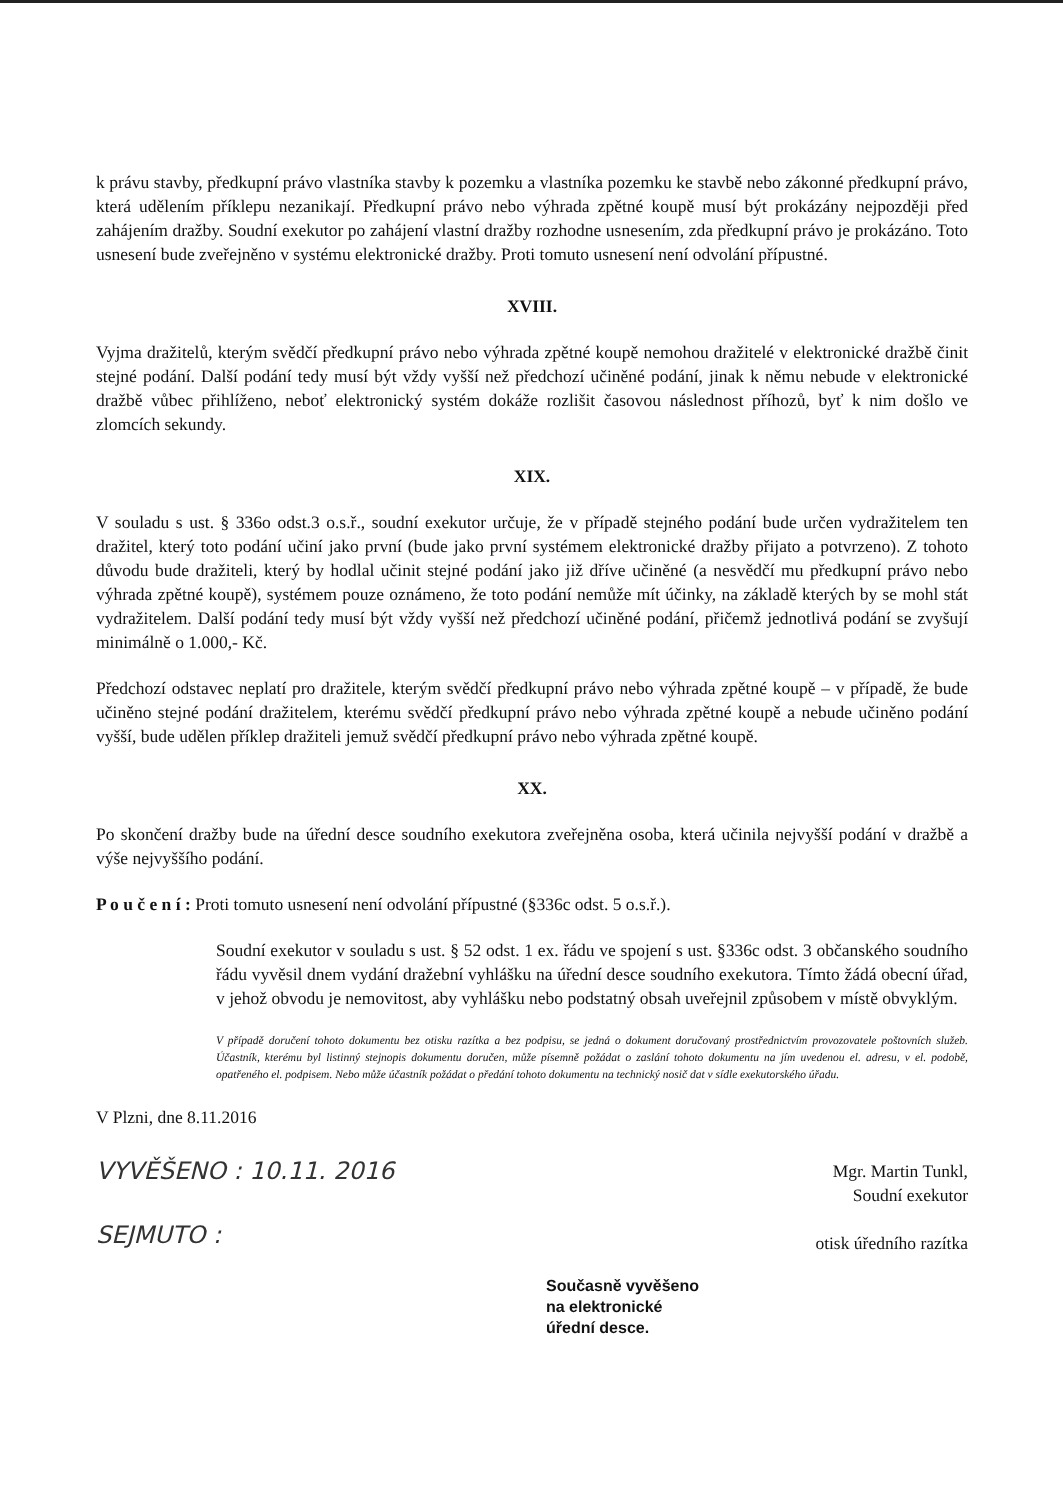k právu stavby, předkupní právo vlastníka stavby k pozemku a vlastníka pozemku ke stavbě nebo zákonné předkupní právo, která udělením příklepu nezanikají. Předkupní právo nebo výhrada zpětné koupě musí být prokázány nejpozději před zahájením dražby. Soudní exekutor po zahájení vlastní dražby rozhodne usnesením, zda předkupní právo je prokázáno. Toto usnesení bude zveřejněno v systému elektronické dražby. Proti tomuto usnesení není odvolání přípustné.
XVIII.
Vyjma dražitelů, kterým svědčí předkupní právo nebo výhrada zpětné koupě nemohou dražitelé v elektronické dražbě činit stejné podání. Další podání tedy musí být vždy vyšší než předchozí učiněné podání, jinak k němu nebude v elektronické dražbě vůbec přihlíženo, neboť elektronický systém dokáže rozlišit časovou následnost příhozů, byť k nim došlo ve zlomcích sekundy.
XIX.
V souladu s ust. § 336o odst.3 o.s.ř., soudní exekutor určuje, že v případě stejného podání bude určen vydražitelem ten dražitel, který toto podání učiní jako první (bude jako první systémem elektronické dražby přijato a potvrzeno). Z tohoto důvodu bude dražiteli, který by hodlal učinit stejné podání jako již dříve učiněné (a nesvědčí mu předkupní právo nebo výhrada zpětné koupě), systémem pouze oznámeno, že toto podání nemůže mít účinky, na základě kterých by se mohl stát vydražitelem. Další podání tedy musí být vždy vyšší než předchozí učiněné podání, přičemž jednotlivá podání se zvyšují minimálně o 1.000,- Kč.
Předchozí odstavec neplatí pro dražitele, kterým svědčí předkupní právo nebo výhrada zpětné koupě – v případě, že bude učiněno stejné podání dražitelem, kterému svědčí předkupní právo nebo výhrada zpětné koupě a nebude učiněno podání vyšší, bude udělen příklep dražiteli jemuž svědčí předkupní právo nebo výhrada zpětné koupě.
XX.
Po skončení dražby bude na úřední desce soudního exekutora zveřejněna osoba, která učinila nejvyšší podání v dražbě a výše nejvyššího podání.
P o u č e n í : Proti tomuto usnesení není odvolání přípustné (§336c odst. 5 o.s.ř.).
Soudní exekutor v souladu s ust. § 52 odst. 1 ex. řádu ve spojení s ust. §336c odst. 3 občanského soudního řádu vyvěsil dnem vydání dražební vyhlášku na úřední desce soudního exekutora. Tímto žádá obecní úřad, v jehož obvodu je nemovitost, aby vyhlášku nebo podstatný obsah uveřejnil způsobem v místě obvyklým.
V případě doručení tohoto dokumentu bez otisku razítka a bez podpisu, se jedná o dokument doručovaný prostřednictvím provozovatele poštovních služeb. Účastník, kterému byl listinný stejnopis dokumentu doručen, může písemně požádat o zaslání tohoto dokumentu na jím uvedenou el. adresu, v el. podobě, opatřeného el. podpisem. Nebo může účastník požádat o předání tohoto dokumentu na technický nosič dat v sídle exekutorského úřadu.
V Plzni, dne 8.11.2016
VYVĚŠENO : 10.11. 2016
SEJMUTO :
Mgr. Martin Tunkl,
Soudní exekutor
otisk úředního razítka
Současně vyvěšeno
na elektronické
úřední desce.